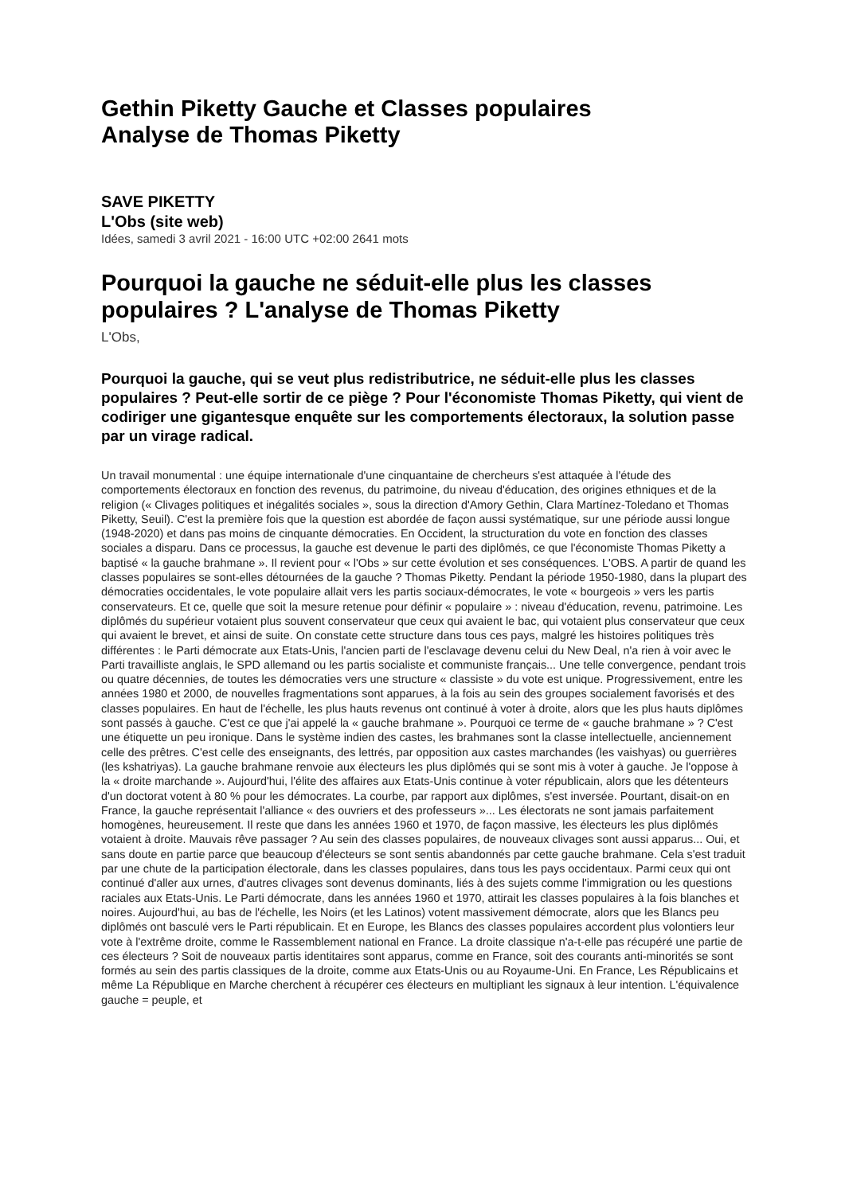Gethin Piketty Gauche et Classes populaires
Analyse de Thomas Piketty
SAVE PIKETTY
L'Obs (site web)
Idées, samedi 3 avril 2021 - 16:00 UTC +02:00 2641 mots
Pourquoi la gauche ne séduit-elle plus les classes populaires ? L'analyse de Thomas Piketty
L'Obs,
Pourquoi la gauche, qui se veut plus redistributrice, ne séduit-elle plus les classes populaires ? Peut-elle sortir de ce piège ? Pour l'économiste Thomas Piketty, qui vient de codiriger une gigantesque enquête sur les comportements électoraux, la solution passe par un virage radical.
Un travail monumental : une équipe internationale d'une cinquantaine de chercheurs s'est attaquée à l'étude des comportements électoraux en fonction des revenus, du patrimoine, du niveau d'éducation, des origines ethniques et de la religion (« Clivages politiques et inégalités sociales », sous la direction d'Amory Gethin, Clara Martínez-Toledano et Thomas Piketty, Seuil). C'est la première fois que la question est abordée de façon aussi systématique, sur une période aussi longue (1948-2020) et dans pas moins de cinquante démocraties. En Occident, la structuration du vote en fonction des classes sociales a disparu. Dans ce processus, la gauche est devenue le parti des diplômés, ce que l'économiste Thomas Piketty a baptisé « la gauche brahmane ». Il revient pour « l'Obs » sur cette évolution et ses conséquences. L'OBS. A partir de quand les classes populaires se sont-elles détournées de la gauche ? Thomas Piketty. Pendant la période 1950-1980, dans la plupart des démocraties occidentales, le vote populaire allait vers les partis sociaux-démocrates, le vote « bourgeois » vers les partis conservateurs. Et ce, quelle que soit la mesure retenue pour définir « populaire » : niveau d'éducation, revenu, patrimoine. Les diplômés du supérieur votaient plus souvent conservateur que ceux qui avaient le bac, qui votaient plus conservateur que ceux qui avaient le brevet, et ainsi de suite. On constate cette structure dans tous ces pays, malgré les histoires politiques très différentes : le Parti démocrate aux Etats-Unis, l'ancien parti de l'esclavage devenu celui du New Deal, n'a rien à voir avec le Parti travailliste anglais, le SPD allemand ou les partis socialiste et communiste français... Une telle convergence, pendant trois ou quatre décennies, de toutes les démocraties vers une structure « classiste » du vote est unique. Progressivement, entre les années 1980 et 2000, de nouvelles fragmentations sont apparues, à la fois au sein des groupes socialement favorisés et des classes populaires. En haut de l'échelle, les plus hauts revenus ont continué à voter à droite, alors que les plus hauts diplômes sont passés à gauche. C'est ce que j'ai appelé la « gauche brahmane ». Pourquoi ce terme de « gauche brahmane » ? C'est une étiquette un peu ironique. Dans le système indien des castes, les brahmanes sont la classe intellectuelle, anciennement celle des prêtres. C'est celle des enseignants, des lettrés, par opposition aux castes marchandes (les vaishyas) ou guerrières (les kshatriyas). La gauche brahmane renvoie aux électeurs les plus diplômés qui se sont mis à voter à gauche. Je l'oppose à la « droite marchande ». Aujourd'hui, l'élite des affaires aux Etats-Unis continue à voter républicain, alors que les détenteurs d'un doctorat votent à 80 % pour les démocrates. La courbe, par rapport aux diplômes, s'est inversée. Pourtant, disait-on en France, la gauche représentait l'alliance « des ouvriers et des professeurs »... Les électorats ne sont jamais parfaitement homogènes, heureusement. Il reste que dans les années 1960 et 1970, de façon massive, les électeurs les plus diplômés votaient à droite. Mauvais rêve passager ? Au sein des classes populaires, de nouveaux clivages sont aussi apparus... Oui, et sans doute en partie parce que beaucoup d'électeurs se sont sentis abandonnés par cette gauche brahmane. Cela s'est traduit par une chute de la participation électorale, dans les classes populaires, dans tous les pays occidentaux. Parmi ceux qui ont continué d'aller aux urnes, d'autres clivages sont devenus dominants, liés à des sujets comme l'immigration ou les questions raciales aux Etats-Unis. Le Parti démocrate, dans les années 1960 et 1970, attirait les classes populaires à la fois blanches et noires. Aujourd'hui, au bas de l'échelle, les Noirs (et les Latinos) votent massivement démocrate, alors que les Blancs peu diplômés ont basculé vers le Parti républicain. Et en Europe, les Blancs des classes populaires accordent plus volontiers leur vote à l'extrême droite, comme le Rassemblement national en France. La droite classique n'a-t-elle pas récupéré une partie de ces électeurs ? Soit de nouveaux partis identitaires sont apparus, comme en France, soit des courants anti-minorités se sont formés au sein des partis classiques de la droite, comme aux Etats-Unis ou au Royaume-Uni. En France, Les Républicains et même La République en Marche cherchent à récupérer ces électeurs en multipliant les signaux à leur intention. L'équivalence gauche = peuple, et